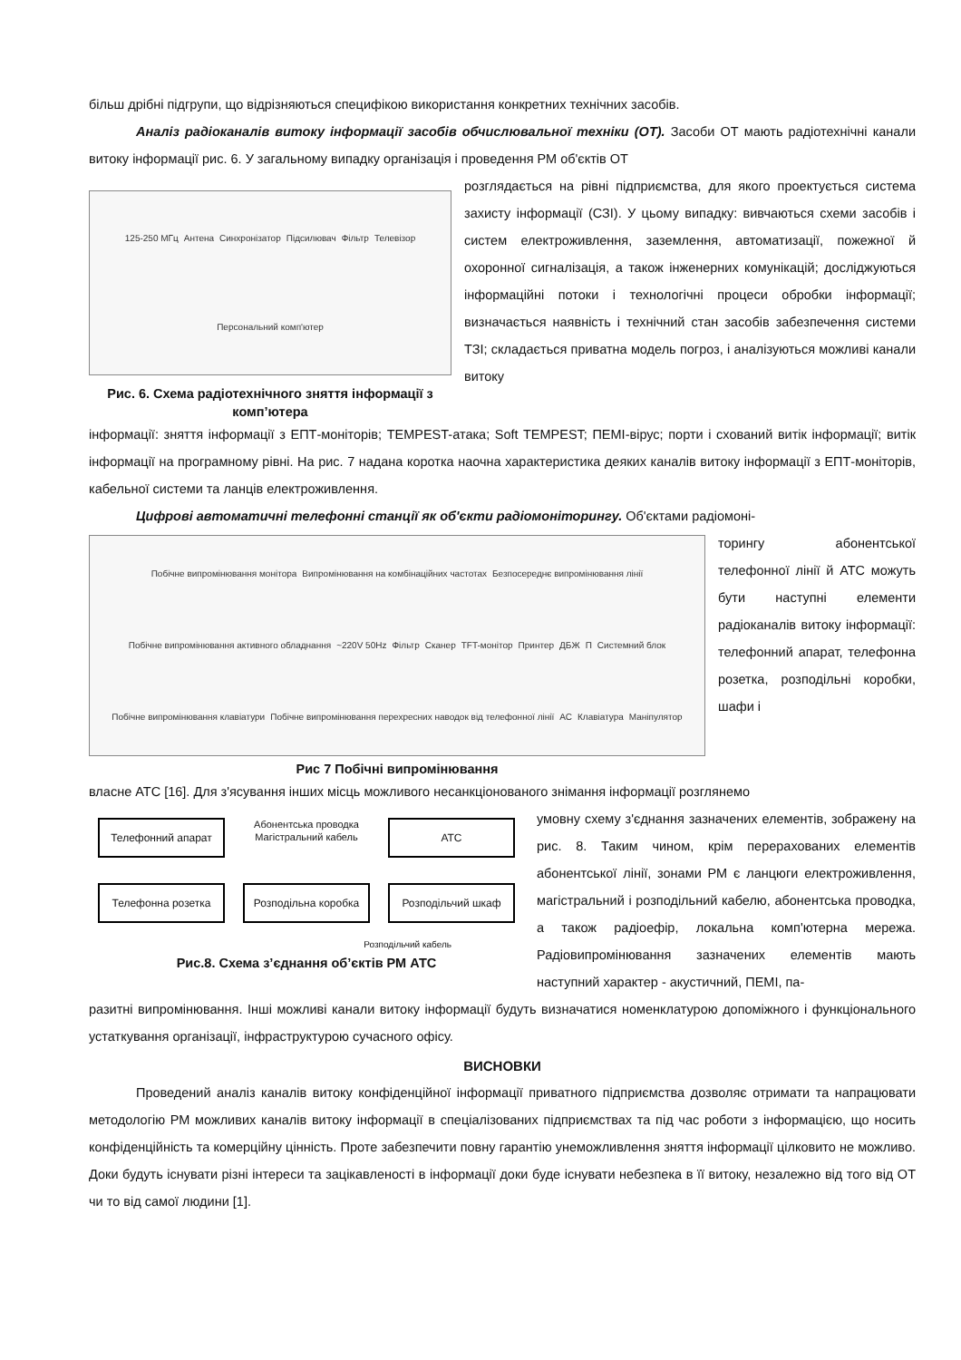більш дрібні підгрупи, що відрізняються специфікою використання конкретних технічних засобів.
Аналіз радіоканалів витоку інформації засобів обчислювальної техніки (ОТ). Засоби ОТ мають радіотехнічні канали витоку інформації рис. 6. У загальному випадку організація і проведення РМ об'єктів ОТ
125-250 МГц Антена Синхронізатор Підсилювач Фільтр Телевізор Персональний комп'ютер
Рис. 6. Схема радіотехнічного зняття інформації з комп’ютера
розглядається на рівні підприємства, для якого проектується система захисту інформації (СЗІ). У цьому випадку: вивчаються схеми засобів і систем електроживлення, заземлення, автоматизації, пожежної й охоронної сигналізація, а також інженерних комунікацій; досліджуються інформаційні потоки і технологічні процеси обробки інформації; визначається наявність і технічний стан засобів забезпечення системи ТЗІ; складається приватна модель погроз, і аналізуються можливі канали витоку
інформації: зняття інформації з ЕПТ-моніторів; TEMPEST-атака; Soft TEMPEST; ПЕМІ-вірус; порти і схований витік інформації; витік інформації на програмному рівні. На рис. 7 надана коротка наочна характеристика деяких каналів витоку інформації з ЕПТ-моніторів, кабельної системи та ланців електроживлення.
Цифрові автоматичні телефонні станції як об'єкти радіомоніторингу. Об'єктами радіомоні-
Побічне випромінювання монітора Випромінювання на комбінаційних частотах Безпосереднє випромінювання лінії Побічне випромінювання активного обладнання ~220V 50Hz Фільтр Сканер TFT-монітор Принтер ДБЖ П Системний блок Побічне випромінювання клавіатури Побічне випромінювання перехресних наводок від телефонної лінії АС Клавіатура Маніпулятор
Рис 7 Побічні випромінювання
торингу абонентської телефонної лінії й АТС можуть бути наступні елементи радіоканалів витоку інформації: телефонний апарат, телефонна розетка, розподільні коробки, шафи і
власне АТС [16]. Для з'ясування інших місць можливого несанкціонованого знімання інформації розглянемо
Телефонний апарат
Абонентська проводка
Магістральний кабель
АТС
Телефонна розетка
Розподільна коробка
Розподільчий шкаф
Розподільчий кабель
Рис.8. Схема з’єднання об’єктів РМ АТС
умовну схему з'єднання зазначених елементів, зображену на рис. 8. Таким чином, крім перерахованих елементів абонентської лінії, зонами РМ є ланцюги електроживлення, магістральний і розподільний кабелю, абонентська проводка, а також радіоефір, локальна комп'ютерна мережа. Радіовипромінювання зазначених елементів мають наступний характер - акустичний, ПЕМІ, па-
разитні випромінювання. Інші можливі канали витоку інформації будуть визначатися номенклатурою допоміжного і функціонального устаткування організації, інфраструктурою сучасного офісу.
ВИСНОВКИ
Проведений аналіз каналів витоку конфіденційної інформації приватного підприємства дозволяє отримати та напрацювати методологію РМ можливих каналів витоку інформації в спеціалізованих підприємствах та під час роботи з інформацією, що носить конфіденційність та комерційну цінність. Проте забезпечити повну гарантію унеможливлення зняття інформації цілковито не можливо. Доки будуть існувати різні інтереси та зацікавленості в інформації доки буде існувати небезпека в її витоку, незалежно від того від ОТ чи то від самої людини [1].